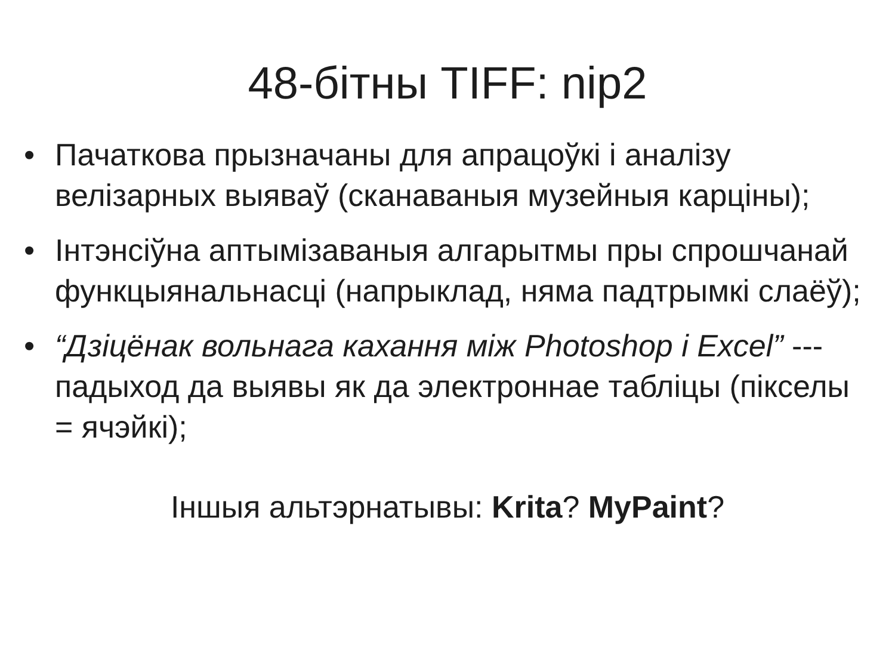48-бітны TIFF: nip2
• Пачаткова прызначаны для апрацоўкі і аналізу велізарных выяваў (сканаваныя музейныя карціны);
• Інтэнсіўна аптымізаваныя алгарытмы пры спрошчанай функцыянальнасці (напрыклад, няма падтрымкі слаёў);
• “Дзіцёнак вольнага кахання між Photoshop і Excel” --- падыход да выявы як да электроннае табліцы (пікселы = ячэйкі);
Іншыя альтэрнатывы: Krita? MyPaint?